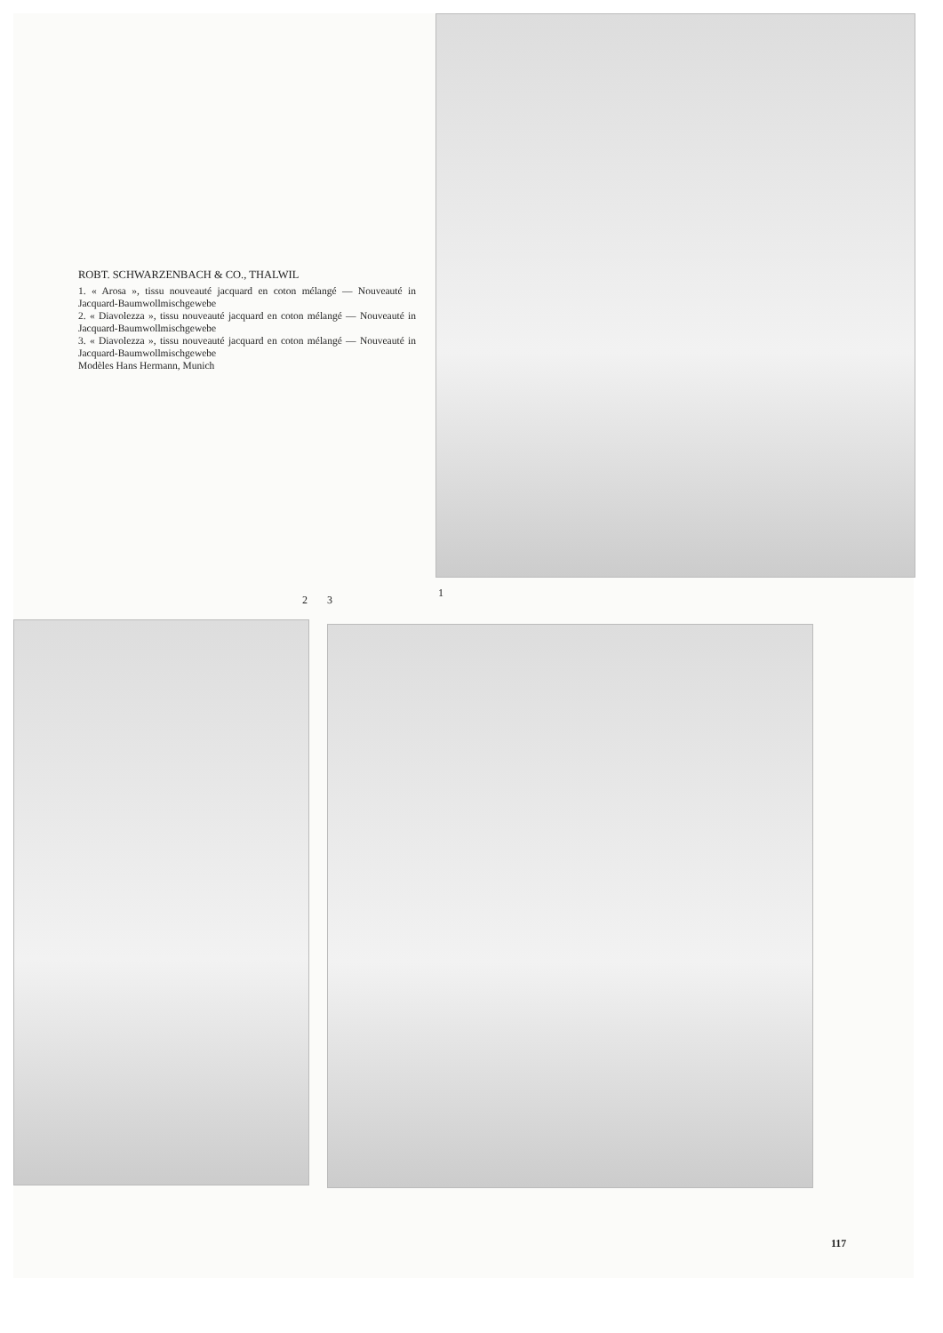ROBT. SCHWARZENBACH & CO., THALWIL
1. « Arosa », tissu nouveauté jacquard en coton mélangé — Nouveauté in Jacquard-Baumwollmischgewebe
2. « Diavolezza », tissu nouveauté jacquard en coton mélangé — Nouveauté in Jacquard-Baumwollmischgewebe
3. « Diavolezza », tissu nouveauté jacquard en coton mélangé — Nouveauté in Jacquard-Baumwollmischgewebe
Modèles Hans Hermann, Munich
2 3
1
117